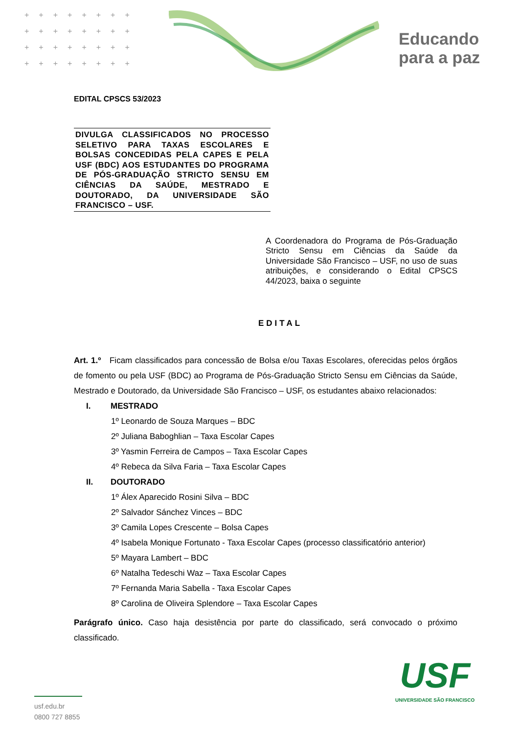++++++++
++++++++
++++++++
++++++++
Educando
para a paz
EDITAL CPSCS 53/2023
DIVULGA CLASSIFICADOS NO PROCESSO SELETIVO PARA TAXAS ESCOLARES E BOLSAS CONCEDIDAS PELA CAPES E PELA USF (BDC) AOS ESTUDANTES DO PROGRAMA DE PÓS-GRADUAÇÃO STRICTO SENSU EM CIÊNCIAS DA SAÚDE, MESTRADO E DOUTORADO, DA UNIVERSIDADE SÃO FRANCISCO – USF.
A Coordenadora do Programa de Pós-Graduação Stricto Sensu em Ciências da Saúde da Universidade São Francisco – USF, no uso de suas atribuições, e considerando o Edital CPSCS 44/2023, baixa o seguinte
EDITAL
Art. 1.º Ficam classificados para concessão de Bolsa e/ou Taxas Escolares, oferecidas pelos órgãos de fomento ou pela USF (BDC) ao Programa de Pós-Graduação Stricto Sensu em Ciências da Saúde, Mestrado e Doutorado, da Universidade São Francisco – USF, os estudantes abaixo relacionados:
I. MESTRADO
1º Leonardo de Souza Marques – BDC
2º Juliana Baboghlian – Taxa Escolar Capes
3º Yasmin Ferreira de Campos – Taxa Escolar Capes
4º Rebeca da Silva Faria – Taxa Escolar Capes
II. DOUTORADO
1º Álex Aparecido Rosini Silva – BDC
2º Salvador Sánchez Vinces – BDC
3º Camila Lopes Crescente – Bolsa Capes
4º Isabela Monique Fortunato - Taxa Escolar Capes (processo classificatório anterior)
5º Mayara Lambert – BDC
6º Natalha Tedeschi Waz – Taxa Escolar Capes
7º Fernanda Maria Sabella - Taxa Escolar Capes
8º Carolina de Oliveira Splendore – Taxa Escolar Capes
Parágrafo único. Caso haja desistência por parte do classificado, será convocado o próximo classificado.
usf.edu.br
0800 727 8855
USF
UNIVERSIDADE SÃO FRANCISCO